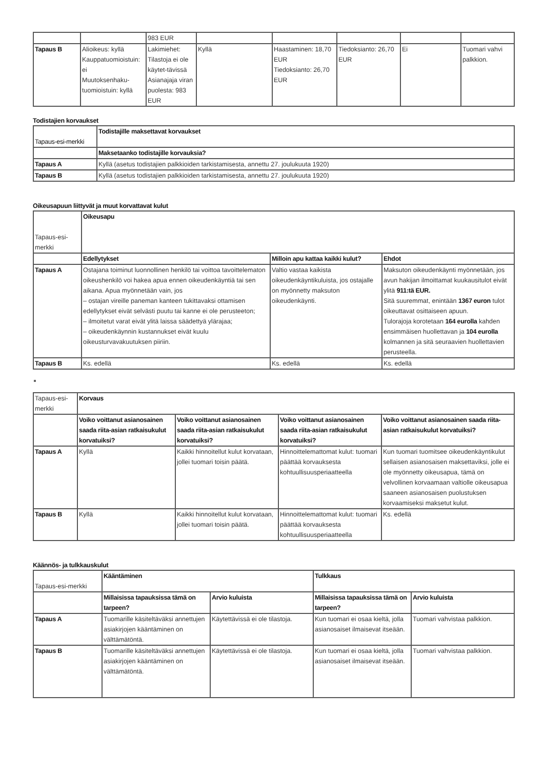| | | 983 EUR | | | | | |
| Tapaus B | Alioikeus: kyllä Kauppatuomioistuin: ei Muutoksenhaku-tuomioistuin: kyllä | Lakimiehet: Tilastoja ei ole käytet-tävissä Asianajaja viran puolesta: 983 EUR | Kyllä | Haastaminen: 18,70 EUR Tiedoksianto: 26,70 EUR | Tiedoksianto: 26,70 EUR | Ei | Tuomari vahvi palkkion. |
Todistajien korvaukset
| Tapaus-esi-merkki | Todistajille maksettavat korvaukset |
| --- | --- |
| | Maksetaanko todistajille korvauksia? |
| Tapaus A | Kyllä (asetus todistajien palkkioiden tarkistamisesta, annettu 27. joulukuuta 1920) |
| Tapaus B | Kyllä (asetus todistajien palkkioiden tarkistamisesta, annettu 27. joulukuuta 1920) |
Oikeusapuun liittyvät ja muut korvattavat kulut
| Tapaus-esi-merkki | Oikeusapu | | |
| | Edellytykset | Milloin apu kattaa kaikki kulut? | Ehdot |
| Tapaus A | Ostajana toiminut luonnollinen henkilö tai voittoa tavoittelematon oikeushenkilö voi hakea apua ennen oikeudenkäyntiä tai sen aikana. Apua myönnetään vain, jos – ostajan vireille paneman kanteen tukittavaksi ottamisen edellytykset eivät selvästi puutu tai kanne ei ole perusteeton; – ilmoitetut varat eivät ylitä laissa säädettyä ylärajaa; – oikeudenkäynnin kustannukset eivät kuulu oikeusturvavakuutuksen piiriin. | Valtio vastaa kaikista oikeudenkäyntikuluista, jos ostajalle on myönnetty maksuton oikeudenkäynti. | Maksuton oikeudenkäynti myönnetään, jos avun hakijan ilmoittamat kuukausitulot eivät ylitä 911:tä EUR. Sitä suuremmat, enintään 1367 euron tulot oikeuttavat osittaiseen apuun. Tulorajoja korotetaan 164 eurolla kahden ensimmäisen huollettavan ja 104 eurolla kolmannen ja sitä seuraavien huollettavien perusteella. |
| Tapaus B | Ks. edellä | Ks. edellä | Ks. edellä |
| Tapaus-esi-merkki | Korvaus | | | |
| | Voiko voittanut asianosainen saada riita-asian ratkaisukulut korvatuiksi? | Voiko voittanut asianosainen saada riita-asian ratkaisukulut korvatuiksi? | Voiko voittanut asianosainen saada riita-asian ratkaisukulut korvatuiksi? | Voiko voittanut asianosainen saada riita-asian ratkaisukulut korvatuiksi? |
| Tapaus A | Kyllä | Kaikki hinnoitellut kulut korvataan, jollei tuomari toisin päätä. | Hinnoittelemattomat kulut: tuomari päättää korvauksesta kohtuullisuusperiaatteella | Kun tuomari tuomitsee oikeudenkäyntikulut sellaisen asianosaisen maksettaviksi, jolle ei ole myönnetty oikeusapua, tämä on velvollinen korvaamaan valtiolle oikeusapua saaneen asianosaisen puolustuksen korvaamiseksi maksetut kulut. |
| Tapaus B | Kyllä | Kaikki hinnoitellut kulut korvataan, jollei tuomari toisin päätä. | Hinnoittelemattomat kulut: tuomari päättää korvauksesta kohtuullisuusperiaatteella | Ks. edellä |
Käännös- ja tulkkauskulut
| Tapaus-esi-merkki | Kääntäminen | | Tulkkaus | |
| | Millaisissa tapauksissa tämä on tarpeen? | Arvio kuluista | Millaisissa tapauksissa tämä on tarpeen? | Arvio kuluista |
| Tapaus A | Tuomarille käsiteltäväksi annettujen asiakirjojen kääntäminen on välttämätöntä. | Käytettävissä ei ole tilastoja. | Kun tuomari ei osaa kieltä, jolla asianosaiset ilmaisevat itseään. | Tuomari vahvistaa palkkion. |
| Tapaus B | Tuomarille käsiteltäväksi annettujen asiakirjojen kääntäminen on välttämätöntä. | Käytettävissä ei ole tilastoja. | Kun tuomari ei osaa kieltä, jolla asianosaiset ilmaisevat itseään. | Tuomari vahvistaa palkkion. |